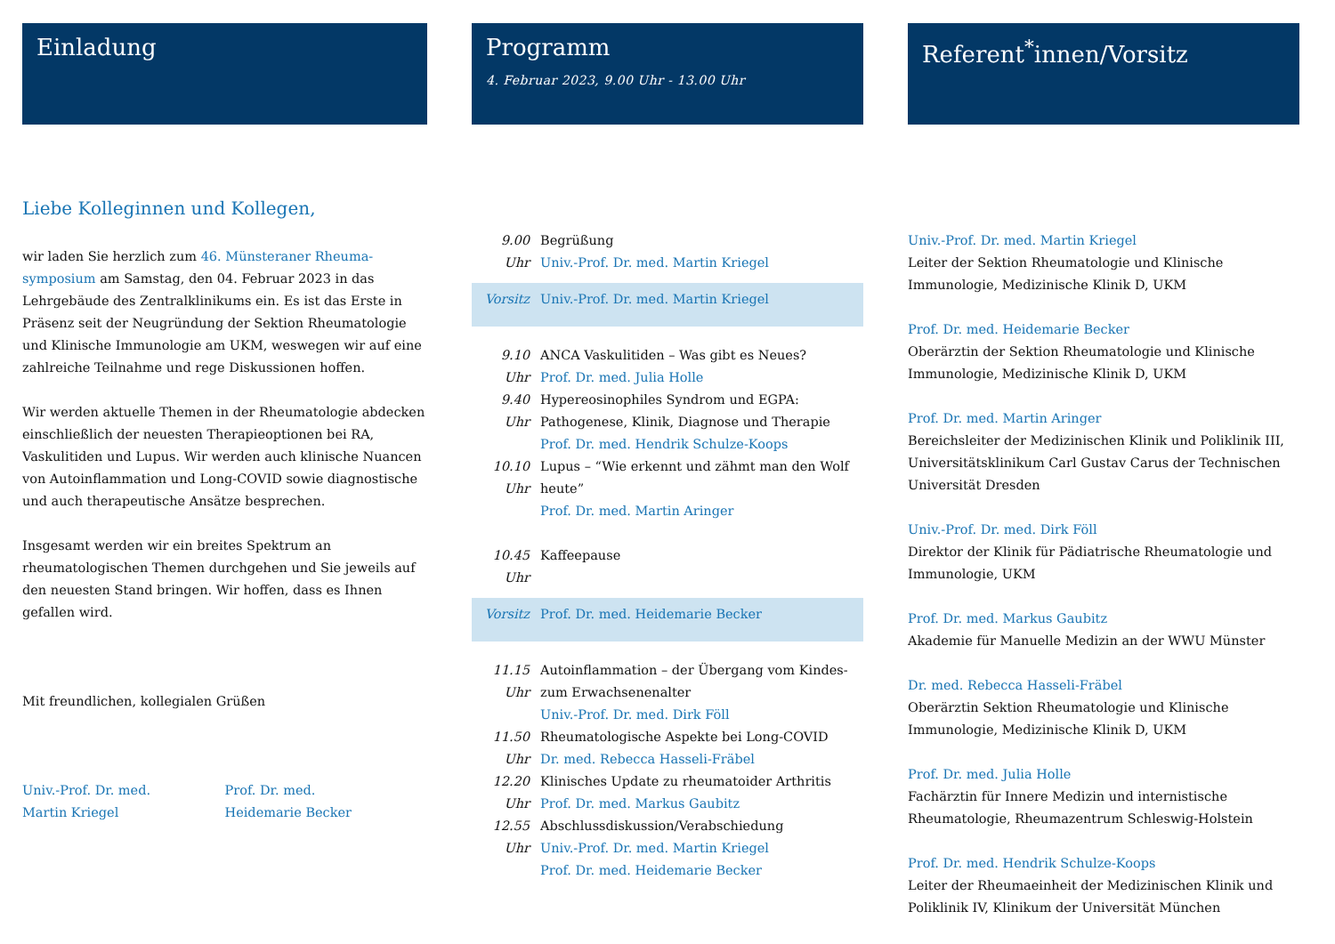Einladung
Liebe Kolleginnen und Kollegen,
wir laden Sie herzlich zum 46. Münsteraner Rheuma-symposium am Samstag, den 04. Februar 2023 in das Lehrgebäude des Zentralklinikums ein. Es ist das Erste in Präsenz seit der Neugründung der Sektion Rheumatologie und Klinische Immunologie am UKM, weswegen wir auf eine zahlreiche Teilnahme und rege Diskussionen hoffen.
Wir werden aktuelle Themen in der Rheumatologie abdecken einschließlich der neuesten Therapieoptionen bei RA, Vaskulitiden und Lupus. Wir werden auch klinische Nuancen von Autoinflammation und Long-COVID sowie diagnostische und auch therapeutische Ansätze besprechen.
Insgesamt werden wir ein breites Spektrum an rheumatologischen Themen durchgehen und Sie jeweils auf den neuesten Stand bringen. Wir hoffen, dass es Ihnen gefallen wird.
Mit freundlichen, kollegialen Grüßen
Univ.-Prof. Dr. med.
Martin Kriegel
Prof. Dr. med.
Heidemarie Becker
Programm
4. Februar 2023, 9.00 Uhr - 13.00 Uhr
9.00 Uhr
Begrüßung
Univ.-Prof. Dr. med. Martin Kriegel
Vorsitz Univ.-Prof. Dr. med. Martin Kriegel
9.10 Uhr
ANCA Vaskulitiden – Was gibt es Neues?
Prof. Dr. med. Julia Holle
9.40 Uhr
Hypereosinophiles Syndrom und EGPA: Pathogenese, Klinik, Diagnose und Therapie
Prof. Dr. med. Hendrik Schulze-Koops
10.10 Uhr
Lupus – “Wie erkennt und zähmt man den Wolf heute”
Prof. Dr. med. Martin Aringer
10.45 Uhr
Kaffeepause
Vorsitz Prof. Dr. med. Heidemarie Becker
11.15 Uhr
Autoinflammation – der Übergang vom Kindes- zum Erwachsenenalter
Univ.-Prof. Dr. med. Dirk Föll
11.50 Uhr
Rheumatologische Aspekte bei Long-COVID
Dr. med. Rebecca Hasseli-Fräbel
12.20 Uhr
Klinisches Update zu rheumatoider Arthritis
Prof. Dr. med. Markus Gaubitz
12.55 Uhr
Abschlussdiskussion/Verabschiedung
Univ.-Prof. Dr. med. Martin Kriegel
Prof. Dr. med. Heidemarie Becker
Referent<sup>*</sup>innen/Vorsitz
Univ.-Prof. Dr. med. Martin Kriegel
Leiter der Sektion Rheumatologie und Klinische Immunologie, Medizinische Klinik D, UKM
Prof. Dr. med. Heidemarie Becker
Oberärztin der Sektion Rheumatologie und Klinische Immunologie, Medizinische Klinik D, UKM
Prof. Dr. med. Martin Aringer
Bereichsleiter der Medizinischen Klinik und Poliklinik III, Universitätsklinikum Carl Gustav Carus der Technischen Universität Dresden
Univ.-Prof. Dr. med. Dirk Föll
Direktor der Klinik für Pädiatrische Rheumatologie und Immunologie, UKM
Prof. Dr. med. Markus Gaubitz
Akademie für Manuelle Medizin an der WWU Münster
Dr. med. Rebecca Hasseli-Fräbel
Oberärztin Sektion Rheumatologie und Klinische Immunologie, Medizinische Klinik D, UKM
Prof. Dr. med. Julia Holle
Fachärztin für Innere Medizin und internistische Rheumatologie, Rheumazentrum Schleswig-Holstein
Prof. Dr. med. Hendrik Schulze-Koops
Leiter der Rheumaeinheit der Medizinischen Klinik und Poliklinik IV, Klinikum der Universität München